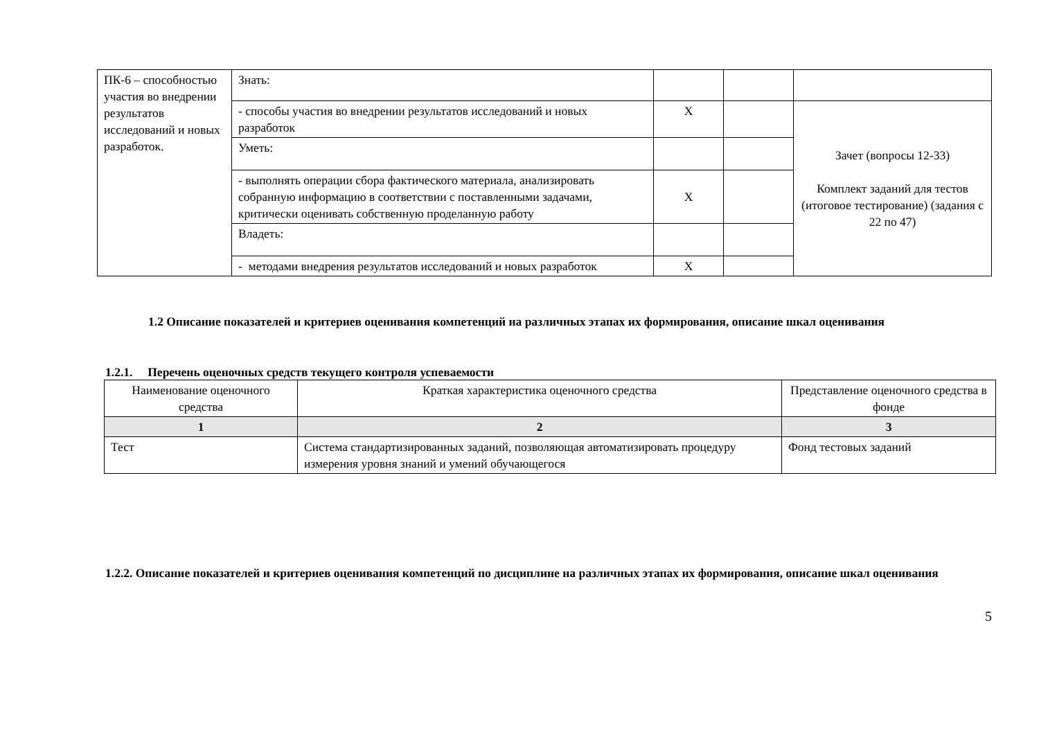| ПК-6 – способностью участия во внедрении результатов исследований и новых разработок. | Знать: | | | |
| | - способы участия во внедрении результатов исследований и новых разработок | Х | | Зачет (вопросы 12-33) Комплект заданий для тестов (итоговое тестирование) (задания с 22 по 47) |
| | Уметь: | | | |
| | - выполнять операции сбора фактического материала, анализировать собранную информацию в соответствии с поставленными задачами, критически оценивать собственную проделанную работу | Х | | |
| | Владеть: | | | |
| | - методами внедрения результатов исследований и новых разработок | Х | | |
1.2 Описание показателей и критериев оценивания компетенций на различных этапах их формирования, описание шкал оценивания
1.2.1. Перечень оценочных средств текущего контроля успеваемости
| Наименование оценочного средства | Краткая характеристика оценочного средства | Представление оценочного средства в фонде |
| 1 | 2 | 3 |
| Тест | Система стандартизированных заданий, позволяющая автоматизировать процедуру измерения уровня знаний и умений обучающегося | Фонд тестовых заданий |
1.2.2. Описание показателей и критериев оценивания компетенций по дисциплине на различных этапах их формирования, описание шкал оценивания
5